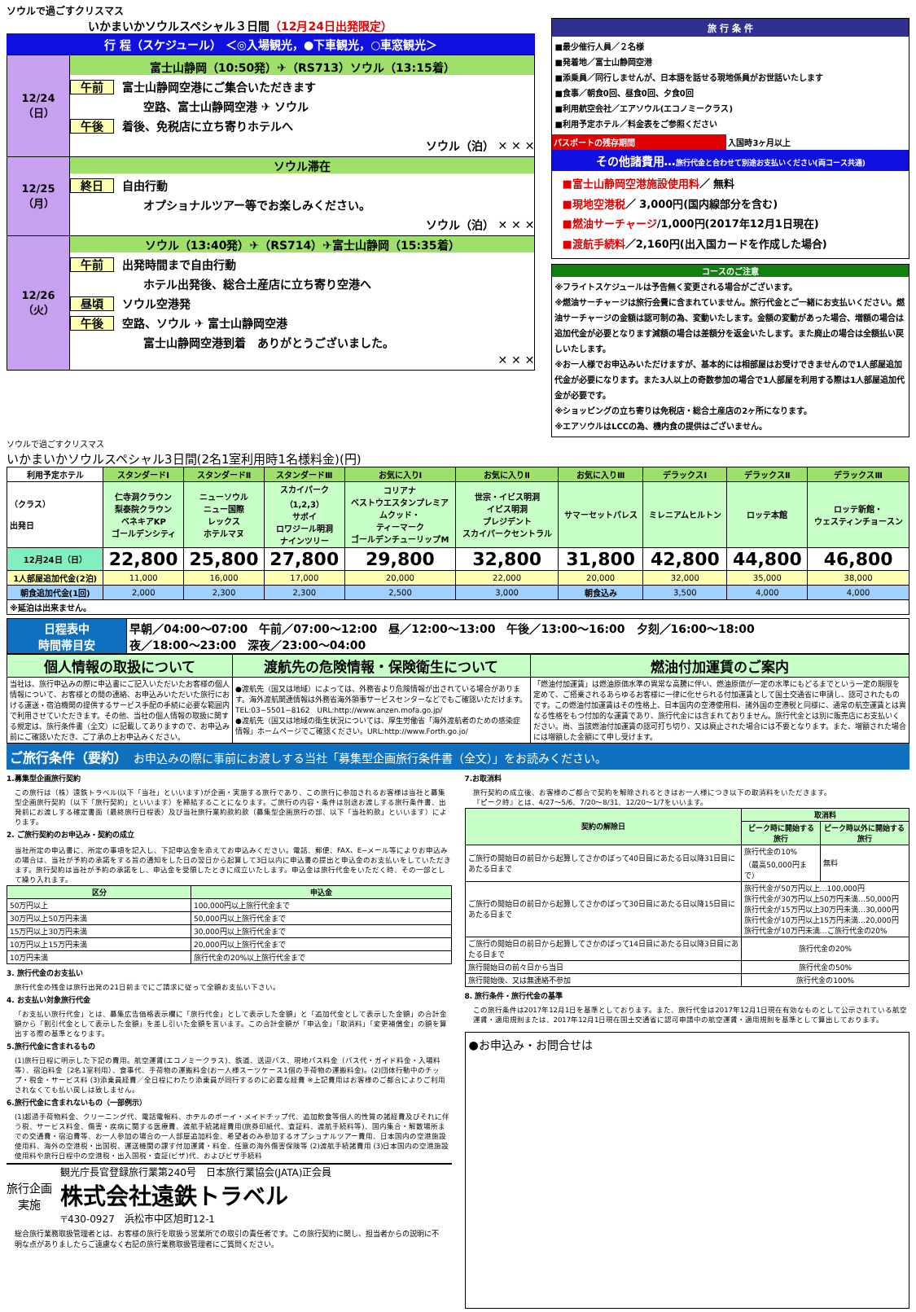ソウルで過ごすクリスマス
いかまいかソウルスペシャル３日間（12月24日出発限定）
行 程（スケジュール） ＜◎入場観光，●下車観光，○車窓観光＞
| 12/24 （日） | 富士山静岡（10:50発）✈（RS713）ソウル（13:15着） 午前 富士山静岡空港にご集合いただきます 空路、富士山静岡空港 ✈ ソウル 午後 着後、免税店に立ち寄りホテルへ ソウル（泊） ✕ ✕ ✕ |
| 12/25 （月） | ソウル滞在 終日 自由行動 オプショナルツアー等でお楽しみください。 ソウル（泊） ✕ ✕ ✕ |
| 12/26 （火） | ソウル（13:40発）✈（RS714）✈富士山静岡（15:35着） 午前 出発時間まで自由行動 ホテル出発後、総合土産店に立ち寄り空港へ 昼頃 ソウル空港発 午後 空路、ソウル ✈ 富士山静岡空港 富士山静岡空港到着 ありがとうございました。 ✕ ✕ ✕ |
旅 行 条 件
■最少催行人員／２名様
■発着地／富士山静岡空港
■添乗員／同行しませんが、日本語を話せる現地係員がお世話いたします
■食事／朝食0回、昼食0回、夕食0回
■利用航空会社／エアソウル(エコノミークラス)
■利用予定ホテル／料金表をご参照ください
パスポートの残存期間 入国時3ヶ月以上
その他諸費用…旅行代金と合わせて別途お支払いください(両コース共通)
■富士山静岡空港施設使用料／ 無料
■現地空港税／ 3,000円(国内線部分を含む)
■燃油サーチャージ/1,000円(2017年12月1日現在)
■渡航手続料／2,160円(出入国カードを作成した場合)
コースのご注意
※フライトスケジュールは予告無く変更される場合がございます。
※燃油サーチャージは旅行会費に含まれていません。旅行代金とご一緒にお支払いください。燃油サーチャージの金額は認可制の為、変動いたします。金額の変動があった場合、増額の場合は追加代金が必要となります減額の場合は差額分を返金いたします。また廃止の場合は全額払い戻しいたします。
※お一人様でお申込みいただけますが、基本的には相部屋はお受けできませんので1人部屋追加代金が必要になります。また3人以上の奇数参加の場合で1人部屋を利用する際は1人部屋追加代金が必要です。
※ショッピングの立ち寄りは免税店・総合土産店の2ヶ所になります。
※エアソウルはLCCの為、機内食の提供はございません。
ソウルで過ごすクリスマス
いかまいかソウルスペシャル3日間(2名1室利用時1名様料金)(円)
| 利用予定ホテル | スタンダードⅠ | スタンダードⅡ | スタンダードⅢ | お気に入りⅠ | お気に入りⅡ | お気に入りⅢ | デラックスⅠ | デラックスⅡ | デラックスⅢ |
| --- | --- | --- | --- | --- | --- | --- | --- | --- | --- |
| （クラス） 出発日 | 仁寺洞クラウン 梨泰院クラウン ベネキアKP ゴールデンシティ | ニューソウル ニュー国際 レックス ホテルマヌ | スカイパーク （1,2,3） サボイ ロワジール明洞 ナインツリー | コリアナ ベストウエスタンプレミア ムクッド・ ティーマーク ゴールデンチューリップM | 世宗・イビス明洞 イビス明洞 プレジデント スカイパークセントラル | サマーセットパレス | ミレニアムヒルトン | ロッテ本館 | ロッテ新館・ ウェスティンチョースン |
| 12月24日（日） | 22,800 | 25,800 | 27,800 | 29,800 | 32,800 | 31,800 | 42,800 | 44,800 | 46,800 |
| 1人部屋追加代金(2泊) | 11,000 | 16,000 | 17,000 | 20,000 | 22,000 | 20,000 | 32,000 | 35,000 | 38,000 |
| 朝食追加代金(1回) | 2,000 | 2,300 | 2,300 | 2,500 | 3,000 | 朝食込み | 3,500 | 4,000 | 4,000 |
| ※延泊は出来ません。 | | | | | | | | | |
| 日程表中 時間帯目安 | 早朝／04:00〜07:00 午前／07:00〜12:00 昼／12:00〜13:00 午後／13:00〜16:00 夕刻／16:00〜18:00 夜／18:00〜23:00 深夜／23:00〜04:00 |
| 個人情報の取扱について | 渡航先の危険情報・保険衛生について | 燃油付加運賃のご案内 |
| --- | --- | --- |
| 当社は、旅行申込みの際に申込書にご記入いただいたお客様の個人情報について、お客様との間の連絡、お申込みいただいた旅行における運送・宿泊機関の提供するサービス手配の手続に必要な範囲内で利用させていただきます。その他、当社の個人情報の取扱に関する規定は、旅行条件書（全文）に記載してありますので、お申込み前にご確認いただき、ご了承の上お申込みください。 | ●渡航先（国又は地域）によっては、外務省より危険情報が出されている場合があります。海外渡航関連情報は外務省海外領事サービスセンターなどでもご確認いただけます。 TEL:03−5501−8162 URL:http://www.anzen.mofa.go.jp/ ●渡航先（国又は地域の衛生状況については、厚生労働省「海外渡航者のための感染症情報」ホームページでご確認ください。URL:http://www.Forth.go.jo/ | 「燃油付加運賃」は燃油原価水準の異常な高騰に伴い、燃油原価が一定の水準にもどるまでという一定の期限を定めて、ご搭乗されるあらゆるお客様に一律に化せられる付加運賃として国土交通省に申請し、認可されたものです。この燃油付加運賃はその性格上、日本国内の空港使用料、諸外国の空港税と同様に、通常の航空運賃とは異なる性格をもつ付加的な運賃であり、旅行代金には含まれておりません。旅行代金とは別に販売店にお支払いください。尚、当該燃油付加運賃の認可打ち切り、又は廃止された場合には不要となります。また、増額された場合には増額した金額にて申し受けます。 |
ご旅行条件（要約）　お申込みの際に事前にお渡しする当社「募集型企画旅行条件書（全文）」をお読みください。
1.募集型企画旅行契約
この旅行は（株）遠鉄トラベル(以下「当社」といいます)が企画・実施する旅行であり、この旅行に参加されるお客様は当社と募集型企画旅行契約（以下「旅行契約」といいます）を締結することになります。ご旅行の内容・条件は別途お渡しする旅行条件書、出発前にお渡しする確定書面（最終旅行日程表）及び当社旅行業約款約款（募集型企画旅行の部、以下「当社約款」といいます）によります。
2. ご旅行契約のお申込み・契約の成立
当社所定の申込書に、所定の事項を記入し、下記申込金を添えてお申込みください。電話、郵便、FAX、E−メール等によりお申込みの場合は、当社が予約の承諾をする旨の通知をした日の翌日から起算して3日以内に申込書の提出と申込金のお支払いをしていただきます。旅行契約は当社が予約の承諾をし、申込金を受領したときに成立いたします。申込金は旅行代金をいただく時、その一部として繰り入れます。
| 区分 | 申込金 |
| --- | --- |
| 50万円以上 | 100,000円以上旅行代金まで |
| 30万円以上50万円未満 | 50,000円以上旅行代金まで |
| 15万円以上30万円未満 | 30,000円以上旅行代金まで |
| 10万円以上15万円未満 | 20,000円以上旅行代金まで |
| 10万円未満 | 旅行代金の20%以上旅行代金まで |
3. 旅行代金のお支払い
旅行代金の残金は旅行出発の21日前までにご請求に従って全額お支払い下さい。
4. お支払い対象旅行代金
「お支払い旅行代金」とは、募集広告価格表示欄に「旅行代金」として表示した金額」と「追加代金として表示した金額」の合計金額から「割引代金として表示した金額」を差し引いた金額を言います。この合計金額が「申込金」「取消料」「変更補償金」の額を算出する際の基準となります。
5.旅行代金に含まれるもの
(1)旅行日程に明示した下記の費用。航空運賃(エコノミークラス)、鉄道、送迎バス、現地バス料金（バス代・ガイド料金・入場料等）、宿泊料金（2名1室利用）、食事代、手荷物の運搬料金(お一人様スーツケース1個の手荷物の運搬料金)。(2)団体行動中のチップ・税金・サービス料 (3)添乗員経費／全日程にわたり添乗員が同行するのに必要な経費 ※上記費用はお客様のご都合によりご利用されなくても払い戻しは致しません。
6.旅行代金に含まれないもの（一部例示）
(1)超過手荷物料金、クリーニング代、電話電報料、ホテルのボーイ・メイドチップ代、追加飲食等個人的性質の諸経費及びそれに伴う税、サービス料金、傷害・疾病に関する医療費、渡航手続諸経費用(旅券印紙代、査証料、渡航手続料等)、国内集合・解散場所までの交通費・宿泊費等、お一人参加の場合の一人部屋追加料金、希望者のみ参加するオプショナルツアー費用、日本国内の空港施設使用料、海外の空港税・出国税、運送機関の課す付加運賃・料金、任意の海外傷害保険等 (2)渡航手続諸費用 (3)日本国内の空港施設使用料や旅行日程中の空港税・出入国税・査証(ビザ)代、およびビザ手続料
旅行企画
実施
観光庁長官登録旅行業第240号　日本旅行業協会(JATA)正会員
株式会社遠鉄トラベル
〒430-0927　浜松市中区旭町12-1
総合旅行業務取扱管理者とは、お客様の旅行を取扱う営業所での取引の責任者です。この旅行契約に関し、担当者からの説明に不明な点がありましたらご遠慮なく右記の旅行業務取扱管理者にご質問ください。
7.お取消料
旅行契約の成立後、お客様のご都合で契約を解除されるときはお一人様につき以下の取消料をいただきます。
『ピーク時』とは、4/27〜5/6、7/20〜8/31、12/20〜1/7をいいます。
| 契約の解除日 | 取消料 | |
| --- | --- | --- |
| | ピーク時に開始する旅行 | ピーク時以外に開始する旅行 |
| ご旅行の開始日の前日から起算してさかのぼって40日目にあたる日以降31日目にあたる日まで | 旅行代金の10% （最高50,000円まで） | 無料 |
| ご旅行の開始日の前日から起算してさかのぼって30日目にあたる日以降15日目にあたる日まで | 旅行代金が50万円以上…100,000円 旅行代金が30万円以上50万円未満…50,000円 旅行代金が15万円以上30万円未満…30,000円 旅行代金が10万円以上15万円未満…20,000円 旅行代金が10万円未満…ご旅行代金の20% | |
| ご旅行の開始日の前日から起算してさかのぼって14日目にあたる日以降3日目にあたる日まで | 旅行代金の20% | |
| 旅行開始日の前々日から当日 | 旅行代金の50% | |
| 旅行開始後、又は無連絡不参加 | 旅行代金の100% | |
8. 旅行条件・旅行代金の基準
この旅行条件は2017年12月1日を基準としております。また、旅行代金は2017年12月1日現在有効なものとして公示されている航空運賃・適用規則または、2017年12月1日現在国土交通省に認可申請中の航空運賃・適用規則を基準として算出しております。
●お申込み・お問合せは